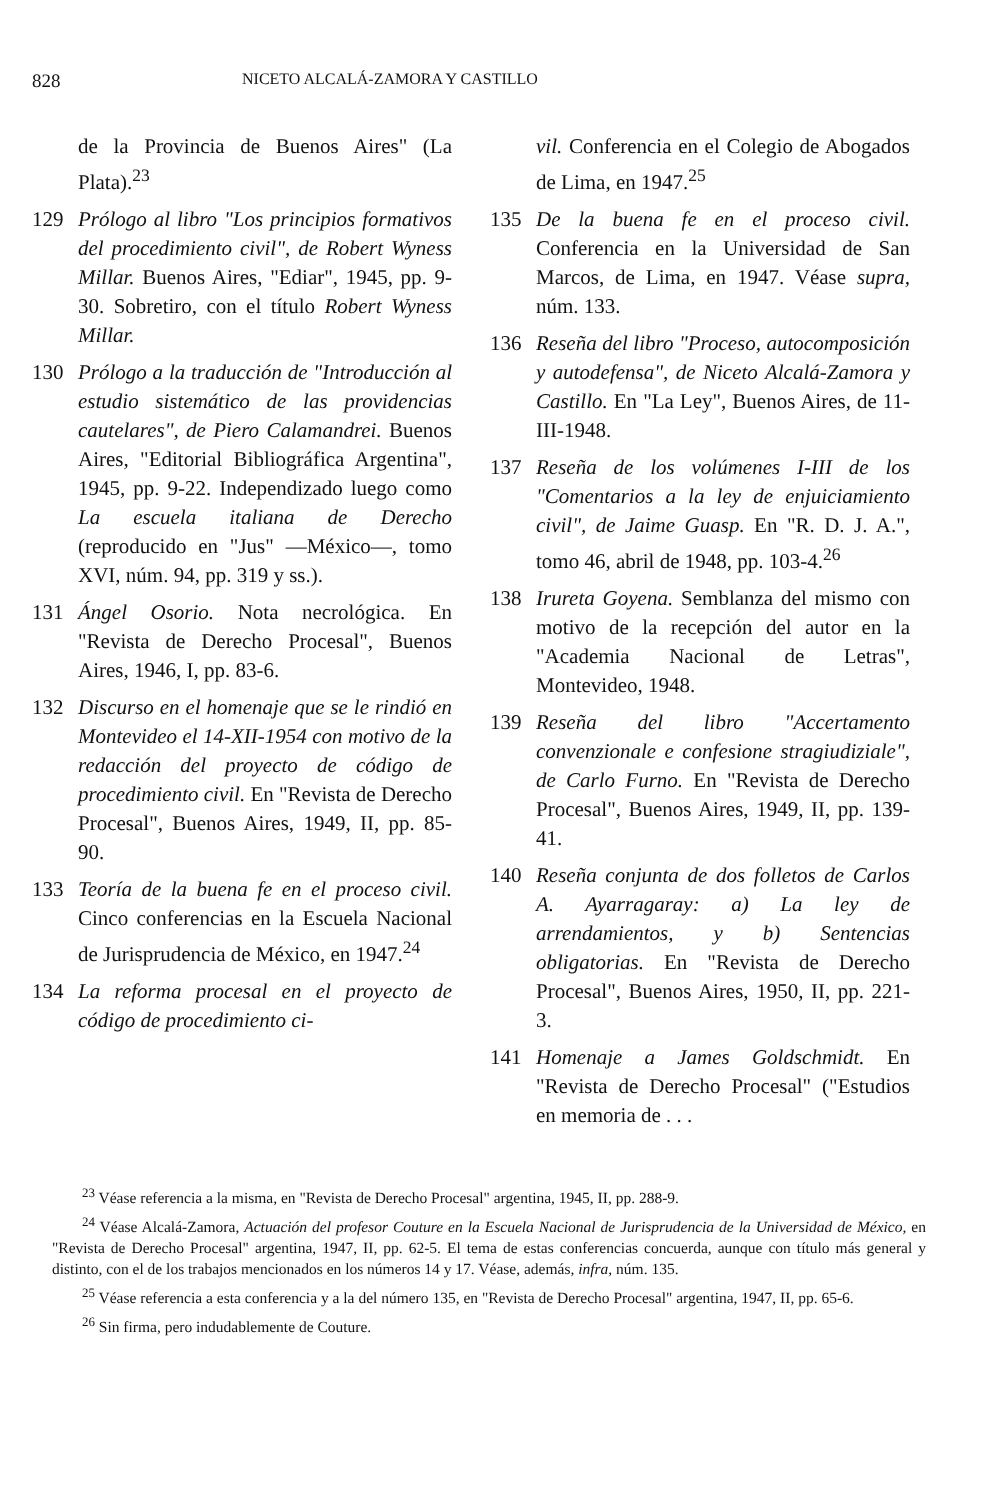828 NICETO ALCALÁ-ZAMORA Y CASTILLO
de la Provincia de Buenos Aires" (La Plata).<sup>23</sup>
129 Prólogo al libro "Los principios formativos del procedimiento civil", de Robert Wyness Millar. Buenos Aires, "Ediar", 1945, pp. 9-30. Sobretiro, con el título Robert Wyness Millar.
130 Prólogo a la traducción de "Introducción al estudio sistemático de las providencias cautelares", de Piero Calamandrei. Buenos Aires, "Editorial Bibliográfica Argentina", 1945, pp. 9-22. Independizado luego como La escuela italiana de Derecho (reproducido en "Jus" —México—, tomo XVI, núm. 94, pp. 319 y ss.).
131 Ángel Osorio. Nota necrológica. En "Revista de Derecho Procesal", Buenos Aires, 1946, I, pp. 83-6.
132 Discurso en el homenaje que se le rindió en Montevideo el 14-XII-1954 con motivo de la redacción del proyecto de código de procedimiento civil. En "Revista de Derecho Procesal", Buenos Aires, 1949, II, pp. 85-90.
133 Teoría de la buena fe en el proceso civil. Cinco conferencias en la Escuela Nacional de Jurisprudencia de México, en 1947.<sup>24</sup>
134 La reforma procesal en el proyecto de código de procedimiento ci-
vil. Conferencia en el Colegio de Abogados de Lima, en 1947.<sup>25</sup>
135 De la buena fe en el proceso civil. Conferencia en la Universidad de San Marcos, de Lima, en 1947. Véase supra, núm. 133.
136 Reseña del libro "Proceso, autocomposición y autodefensa", de Niceto Alcalá-Zamora y Castillo. En "La Ley", Buenos Aires, de 11-III-1948.
137 Reseña de los volúmenes I-III de los "Comentarios a la ley de enjuiciamiento civil", de Jaime Guasp. En "R. D. J. A.", tomo 46, abril de 1948, pp. 103-4.<sup>26</sup>
138 Irureta Goyena. Semblanza del mismo con motivo de la recepción del autor en la "Academia Nacional de Letras", Montevideo, 1948.
139 Reseña del libro "Accertamento convenzionale e confesione stragiudiziale", de Carlo Furno. En "Revista de Derecho Procesal", Buenos Aires, 1949, II, pp. 139-41.
140 Reseña conjunta de dos folletos de Carlos A. Ayarragaray: a) La ley de arrendamientos, y b) Sentencias obligatorias. En "Revista de Derecho Procesal", Buenos Aires, 1950, II, pp. 221-3.
141 Homenaje a James Goldschmidt. En "Revista de Derecho Procesal" ("Estudios en memoria de . . .
<sup>23</sup> Véase referencia a la misma, en "Revista de Derecho Procesal" argentina, 1945, II, pp. 288-9.
<sup>24</sup> Véase Alcalá-Zamora, Actuación del profesor Couture en la Escuela Nacional de Jurisprudencia de la Universidad de México, en "Revista de Derecho Procesal" argentina, 1947, II, pp. 62-5. El tema de estas conferencias concuerda, aunque con título más general y distinto, con el de los trabajos mencionados en los números 14 y 17. Véase, además, infra, núm. 135.
<sup>25</sup> Véase referencia a esta conferencia y a la del número 135, en "Revista de Derecho Procesal" argentina, 1947, II, pp. 65-6.
<sup>26</sup> Sin firma, pero indudablemente de Couture.